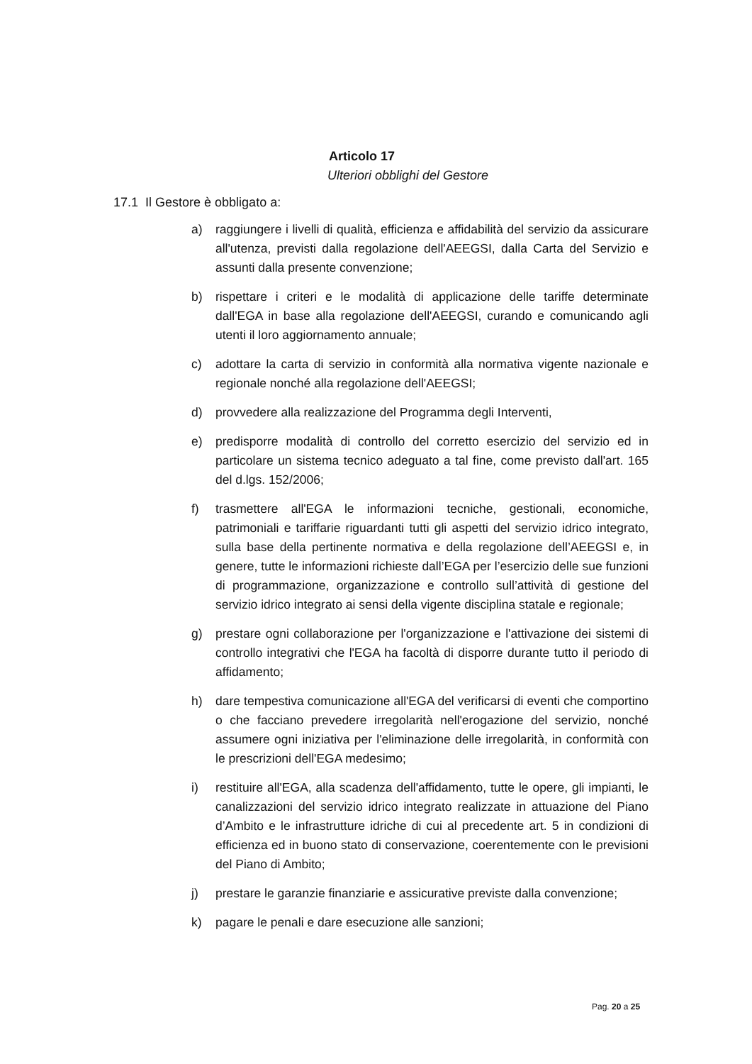Articolo 17
Ulteriori obblighi del Gestore
17.1 Il Gestore è obbligato a:
a) raggiungere i livelli di qualità, efficienza e affidabilità del servizio da assicurare all'utenza, previsti dalla regolazione dell'AEEGSI, dalla Carta del Servizio e assunti dalla presente convenzione;
b) rispettare i criteri e le modalità di applicazione delle tariffe determinate dall'EGA in base alla regolazione dell'AEEGSI, curando e comunicando agli utenti il loro aggiornamento annuale;
c) adottare la carta di servizio in conformità alla normativa vigente nazionale e regionale nonché alla regolazione dell'AEEGSI;
d) provvedere alla realizzazione del Programma degli Interventi,
e) predisporre modalità di controllo del corretto esercizio del servizio ed in particolare un sistema tecnico adeguato a tal fine, come previsto dall'art. 165 del d.lgs. 152/2006;
f) trasmettere all'EGA le informazioni tecniche, gestionali, economiche, patrimoniali e tariffarie riguardanti tutti gli aspetti del servizio idrico integrato, sulla base della pertinente normativa e della regolazione dell’AEEGSI e, in genere, tutte le informazioni richieste dall’EGA per l’esercizio delle sue funzioni di programmazione, organizzazione e controllo sull’attività di gestione del servizio idrico integrato ai sensi della vigente disciplina statale e regionale;
g) prestare ogni collaborazione per l'organizzazione e l'attivazione dei sistemi di controllo integrativi che l'EGA ha facoltà di disporre durante tutto il periodo di affidamento;
h) dare tempestiva comunicazione all'EGA del verificarsi di eventi che comportino o che facciano prevedere irregolarità nell'erogazione del servizio, nonché assumere ogni iniziativa per l'eliminazione delle irregolarità, in conformità con le prescrizioni dell'EGA medesimo;
i) restituire all'EGA, alla scadenza dell'affidamento, tutte le opere, gli impianti, le canalizzazioni del servizio idrico integrato realizzate in attuazione del Piano d’Ambito e le infrastrutture idriche di cui al precedente art. 5 in condizioni di efficienza ed in buono stato di conservazione, coerentemente con le previsioni del Piano di Ambito;
j) prestare le garanzie finanziarie e assicurative previste dalla convenzione;
k) pagare le penali e dare esecuzione alle sanzioni;
Pag. 20 a 25